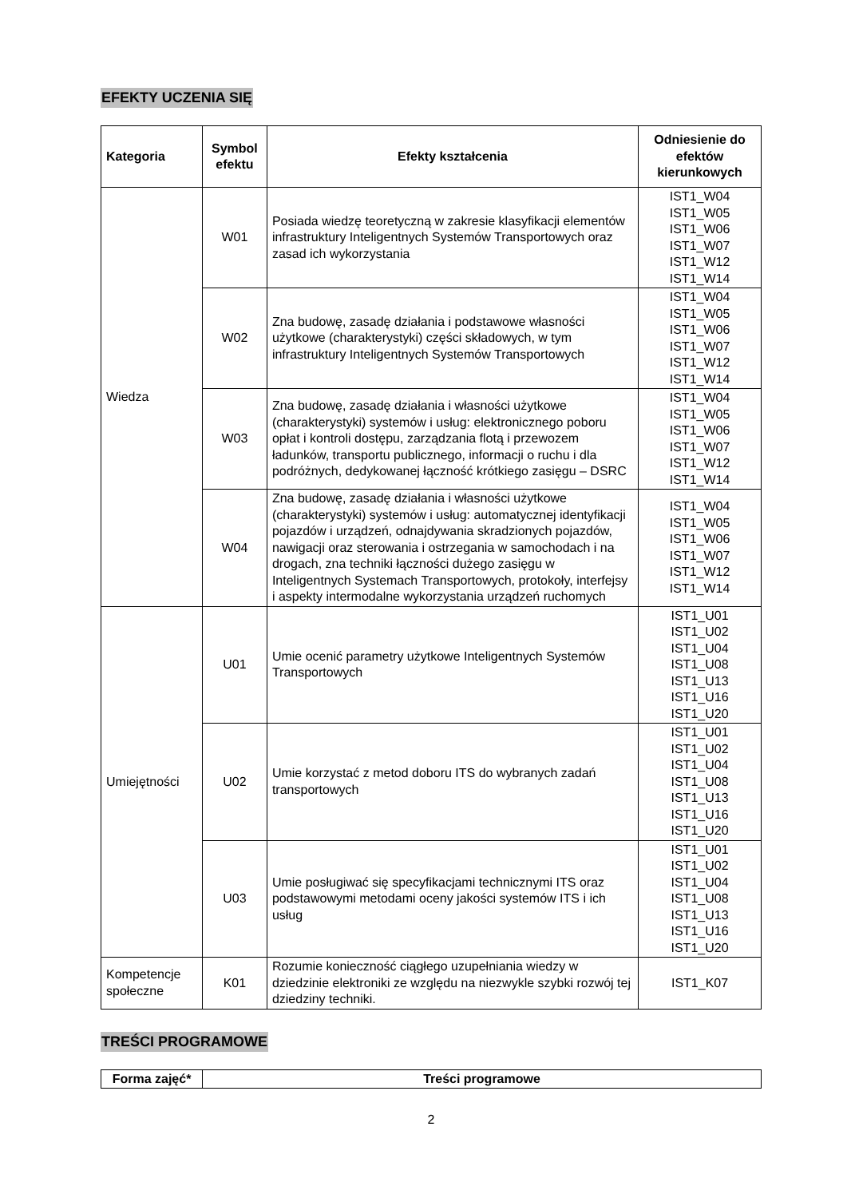EFEKTY UCZENIA SIĘ
| Kategoria | Symbol efektu | Efekty kształcenia | Odniesienie do efektów kierunkowych |
| --- | --- | --- | --- |
| Wiedza | W01 | Posiada wiedzę teoretyczną w zakresie klasyfikacji elementów infrastruktury Inteligentnych Systemów Transportowych oraz zasad ich wykorzystania | IST1_W04 IST1_W05 IST1_W06 IST1_W07 IST1_W12 IST1_W14 |
| | W02 | Zna budowę, zasadę działania i podstawowe własności użytkowe (charakterystyki) części składowych, w tym infrastruktury Inteligentnych Systemów Transportowych | IST1_W04 IST1_W05 IST1_W06 IST1_W07 IST1_W12 IST1_W14 |
| | W03 | Zna budowę, zasadę działania i własności użytkowe (charakterystyki) systemów i usług: elektronicznego poboru opłat i kontroli dostępu, zarządzania flotą i przewozem ładunków, transportu publicznego, informacji o ruchu i dla podróżnych, dedykowanej łączność krótkiego zasięgu – DSRC | IST1_W04 IST1_W05 IST1_W06 IST1_W07 IST1_W12 IST1_W14 |
| | W04 | Zna budowę, zasadę działania i własności użytkowe (charakterystyki) systemów i usług: automatycznej identyfikacji pojazdów i urządzeń, odnajdywania skradzionych pojazdów, nawigacji oraz sterowania i ostrzegania w samochodach i na drogach, zna techniki łączności dużego zasięgu w Inteligentnych Systemach Transportowych, protokoły, interfejsy i aspekty intermodalne wykorzystania urządzeń ruchomych | IST1_W04 IST1_W05 IST1_W06 IST1_W07 IST1_W12 IST1_W14 |
| Umiejętności | U01 | Umie ocenić parametry użytkowe Inteligentnych Systemów Transportowych | IST1_U01 IST1_U02 IST1_U04 IST1_U08 IST1_U13 IST1_U16 IST1_U20 |
| | U02 | Umie korzystać z metod doboru ITS do wybranych zadań transportowych | IST1_U01 IST1_U02 IST1_U04 IST1_U08 IST1_U13 IST1_U16 IST1_U20 |
| | U03 | Umie posługiwać się specyfikacjami technicznymi ITS oraz podstawowymi metodami oceny jakości systemów ITS i ich usług | IST1_U01 IST1_U02 IST1_U04 IST1_U08 IST1_U13 IST1_U16 IST1_U20 |
| Kompetencje społeczne | K01 | Rozumie konieczność ciągłego uzupełniania wiedzy w dziedzinie elektroniki ze względu na niezwykle szybki rozwój tej dziedziny techniki. | IST1_K07 |
TREŚCI PROGRAMOWE
| Forma zajęć* | Treści programowe |
| --- | --- |
2